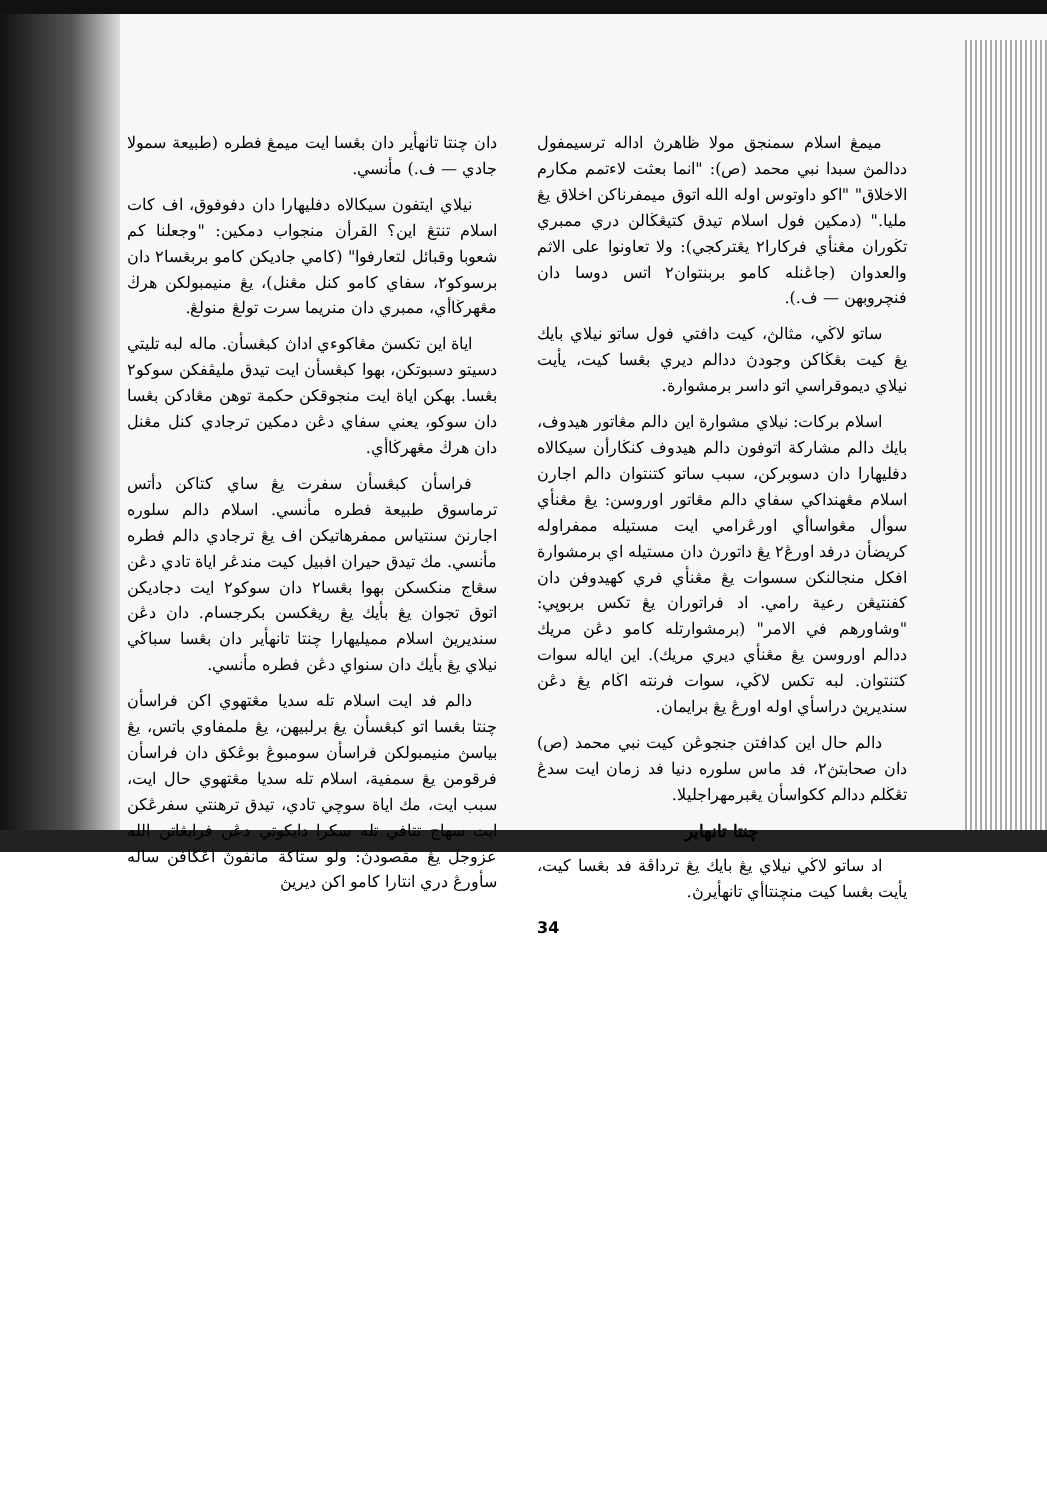ميمڠ اسلام سمنجق مولا ظاهرڽ اداله ترسيمفول ددالمڽ سبدا نبي محمد (ص): "انما بعثت لاءتمم مكارم الاخلاق" "اكو داوتوس اوله الله اتوق ميمفرناكن اخلاق يڠ مليا." (دمكين فول اسلام تيدق كتيڠڬالن دري ممبري تڬوران مڠنأي فركارا٢ يڠتركجي): ولا تعاونوا على الاثم والعدوان (جاڠنله كامو بربنتوان٢ اتس دوسا دان فنچروبهن — ف.).
ساتو لاڬي، مثالڽ، كيت دافتي فول ساتو نيلاي بايك يڠ كيت بڠڬاكن وجودڽ ددالم ديري بڠسا كيت، يأيت نيلاي ديموقراسي اتو داسر برمشوارة.
اسلام بركات: نيلاي مشوارة اين دالم مڠاتور هيدوف، بايك دالم مشاركة اتوفون دالم هيدوف كنڬارأن سيكالاه دفليهارا دان دسوبركن، سبب ساتو كتنتوان دالم اجارن اسلام مڠهنداكي سفاي دالم مڠاتور اوروسن: يڠ مڠنأي سوأل مڠواساأي اورڠرامي ايت مستيله ممفراوله كريضأن درفد اورڠ٢ يڠ داتورڽ دان مستيله اي برمشوارة افكل منجالنكن سسوات يڠ مڠنأي فري كهيدوفن دان كفنتيڠن رعية رامي. اد فراتوران يڠ تكس بربوڽي: "وشاورهم في الامر" (برمشوارتله كامو دڠن مريك ددالم اوروسن يڠ مڠنأي ديري مريك). اين اياله سوات كتنتوان. لبه تكس لاڬي، سوات فرنته اڬام يڠ دڠن سنديريڽ دراسأي اوله اورڠ يڠ برايمان.
دالم حال اين كدافتن جنجوڠن كيت نبي محمد (ص) دان صحابتڽ٢، فد ماس سلوره دنيا فد زمان ايت سدڠ تڠڬلم ددالم ككواسأن يڠبرمهراجليلا.
چنتا تانهاير
اد ساتو لاڬي نيلاي يڠ بايك يڠ ترداڤة فد بڠسا كيت، يأيت بڠسا كيت منچنتاأي تانهأيرڽ.
34
دان چنتا تانهأير دان بڠسا ايت ميمڠ فطره (طبيعة سمولا جادي — ف.) مأنسي.
نيلاي ايتفون سيكالاه دفليهارا دان دفوفوق، اف كات اسلام تنتڠ اين؟ القرأن منجواب دمكين: "وجعلنا كم شعوبا وقبائل لتعارفوا" (كامي جاديكن كامو بربڠسا٢ دان برسوكو٢، سفاي كامو كنل مڠنل)، يڠ منيمبولكن هرڬ مڠهرڬاأي، ممبري دان منريما سرت تولڠ منولڠ.
اياة اين تكسڽ مڠاكوءي اداڽ كبڠسأن. ماله لبه تليتي دسيتو دسبوتكن، بهوا كبڠسأن ايت تيدق مليڤفكن سوكو٢ بڠسا. بهكن اياة ايت منجوقكن حكمة توهن مڠادكن بڠسا دان سوكو، يعني سفاي دڠن دمكين ترجادي كنل مڠنل دان هرڬ مڠهرڬاأي.
فراسأن كبڠسأن سفرت يڠ ساي كتاكن دأتس ترماسوق طبيعة فطره مأنسي. اسلام دالم سلوره اجارنڽ سنتياس ممفرهاتيكن اف يڠ ترجادي دالم فطره مأنسي. مك تيدق حيران افبيل كيت مندڠر اياة تادي دڠن سڠاج منكسكن بهوا بڠسا٢ دان سوكو٢ ايت دجاديكن اتوق تجوان يڠ بأيك يڠ ريڠكسن بكرجسام. دان دڠن سنديريڽ اسلام مميليهارا چنتا تانهأير دان بڠسا سباڬي نيلاي يڠ بأيك دان سنواي دڠن فطره مأنسي.
دالم فد ايت اسلام تله سديا مڠتهوي اكن فراسأن چنتا بڠسا اتو كبڠسأن يڠ برلبيهن، يڠ ملمفاوي باتس، يڠ بياسڽ منيمبولكن فراسأن سومبوڠ بوڠكق دان فراسأن فرقومن يڠ سمفية، اسلام تله سديا مڠتهوي حال ايت، سبب ايت، مك اياة سوچي تادي، تيدق ترهنتي سفرڠكن ايت سهاج تتافي تله سكرا دايكوتي دڠن فرايڠاتن الله عزوجل يڠ مقصودڽ: ولو ستاكة مانفوڽ اڠڬافن ساله سأورڠ دري انتارا كامو اكن ديريڽ